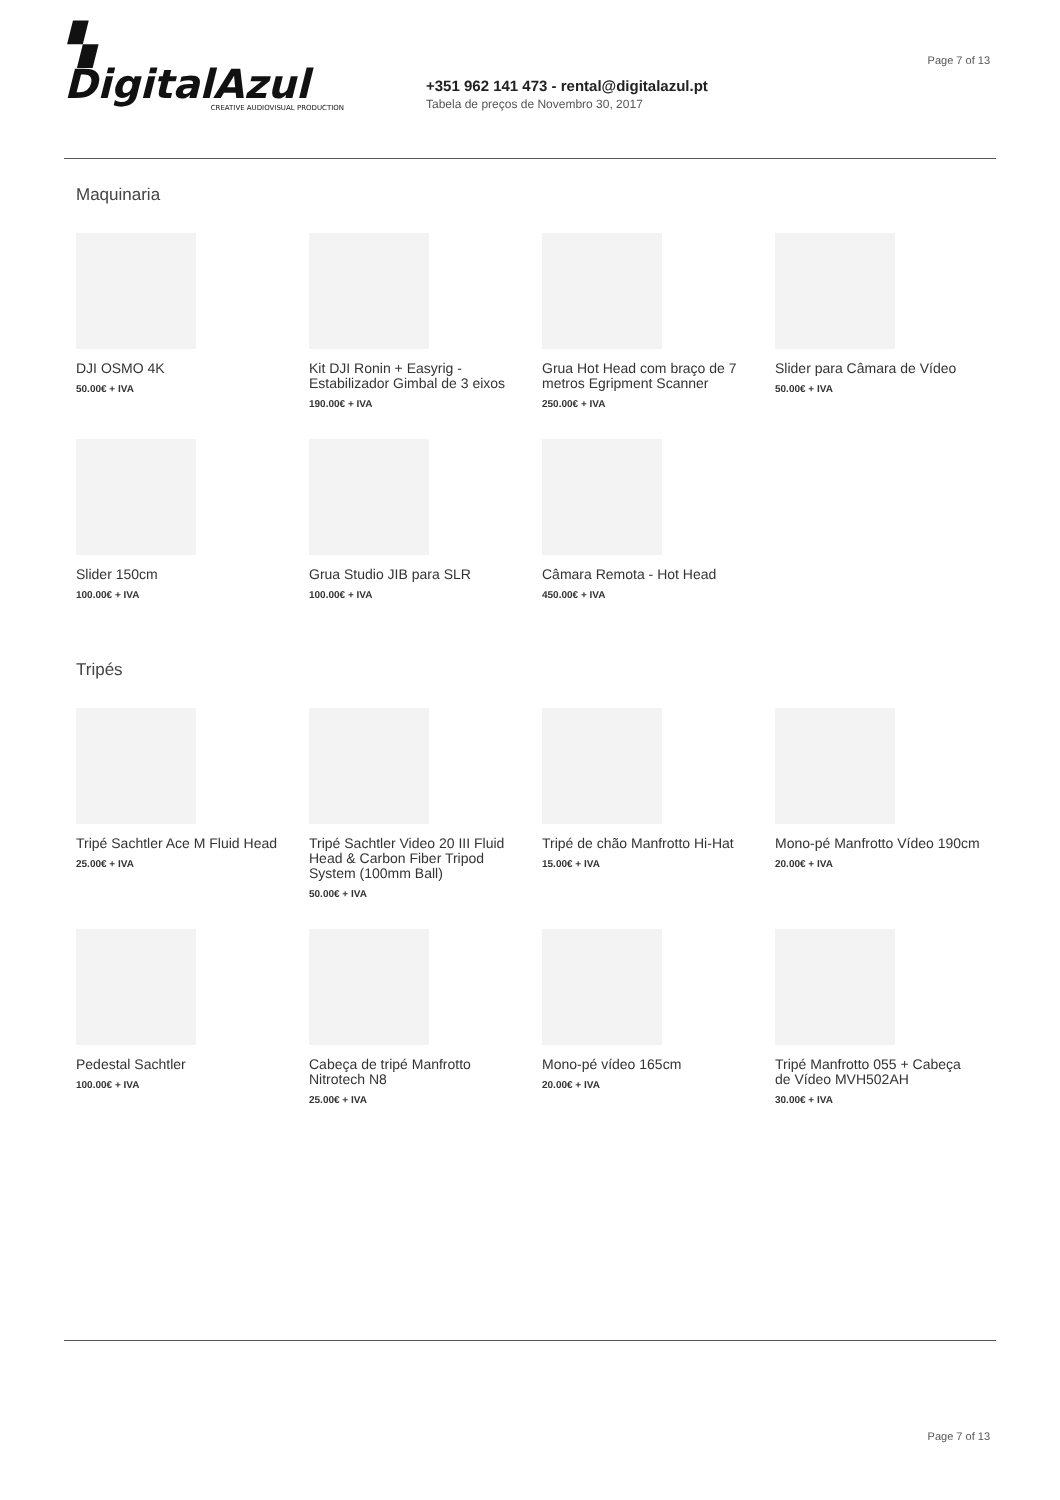Page 7 of 13
▚ DigitalAzul
CREATIVE AUDIOVISUAL PRODUCTION
+351 962 141 473 - rental@digitalazul.pt
Tabela de preços de Novembro 30, 2017
Maquinaria
DJI OSMO 4K
50.00€ + IVA
Kit DJI Ronin + Easyrig - Estabilizador Gimbal de 3 eixos
190.00€ + IVA
Grua Hot Head com braço de 7 metros Egripment Scanner
250.00€ + IVA
Slider para Câmara de Vídeo
50.00€ + IVA
Slider 150cm
100.00€ + IVA
Grua Studio JIB para SLR
100.00€ + IVA
Câmara Remota - Hot Head
450.00€ + IVA
Tripés
Tripé Sachtler Ace M Fluid Head
25.00€ + IVA
Tripé Sachtler Video 20 III Fluid Head & Carbon Fiber Tripod System (100mm Ball)
50.00€ + IVA
Tripé de chão Manfrotto Hi-Hat
15.00€ + IVA
Mono-pé Manfrotto Vídeo 190cm
20.00€ + IVA
Pedestal Sachtler
100.00€ + IVA
Cabeça de tripé Manfrotto Nitrotech N8
25.00€ + IVA
Mono-pé vídeo 165cm
20.00€ + IVA
Tripé Manfrotto 055 + Cabeça de Vídeo MVH502AH
30.00€ + IVA
Page 7 of 13